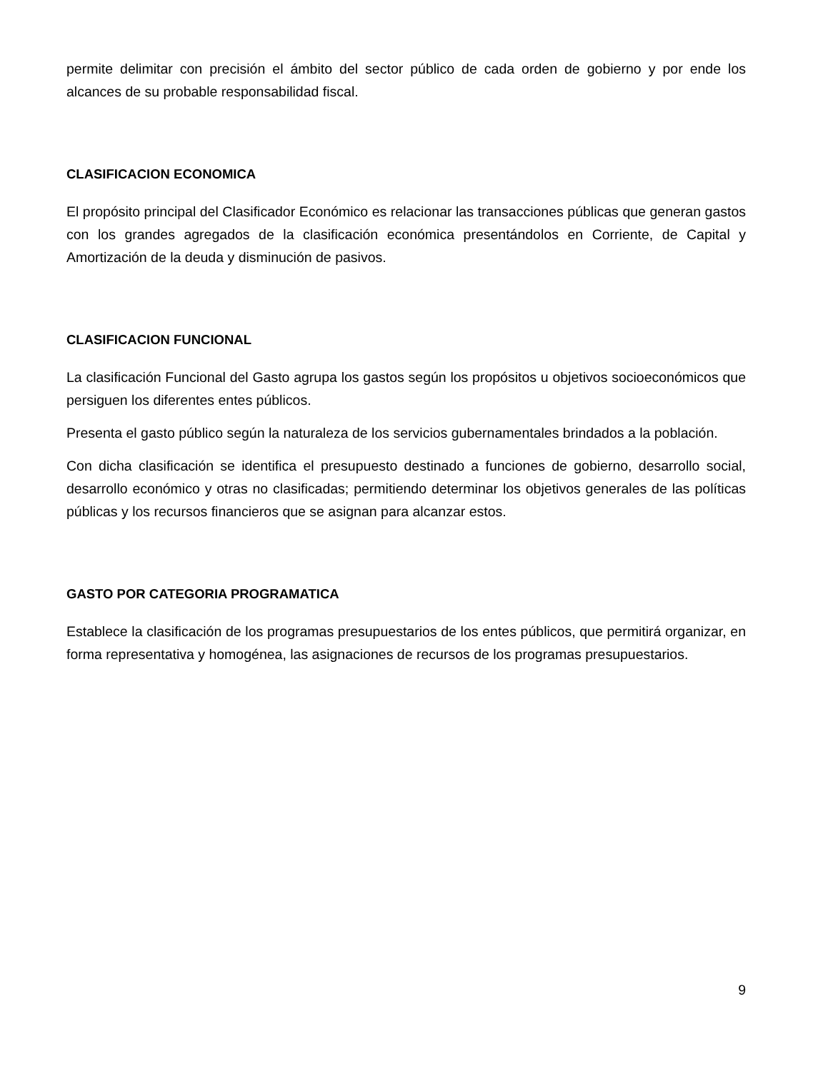permite delimitar con precisión el ámbito del sector público de cada orden de gobierno y por ende los alcances de su probable responsabilidad fiscal.
CLASIFICACION ECONOMICA
El propósito principal del Clasificador Económico es relacionar las transacciones públicas que generan gastos con los grandes agregados de la clasificación económica presentándolos en Corriente, de Capital y Amortización de la deuda y disminución de pasivos.
CLASIFICACION FUNCIONAL
La clasificación Funcional del Gasto agrupa los gastos según los propósitos u objetivos socioeconómicos que persiguen los diferentes entes públicos.
Presenta el gasto público según la naturaleza de los servicios gubernamentales brindados a la población.
Con dicha clasificación se identifica el presupuesto destinado a funciones de gobierno, desarrollo social, desarrollo económico y otras no clasificadas; permitiendo determinar los objetivos generales de las políticas públicas y los recursos financieros que se asignan para alcanzar estos.
GASTO POR CATEGORIA PROGRAMATICA
Establece la clasificación de los programas presupuestarios de los entes públicos, que permitirá organizar, en forma representativa y homogénea, las asignaciones de recursos de los programas presupuestarios.
9